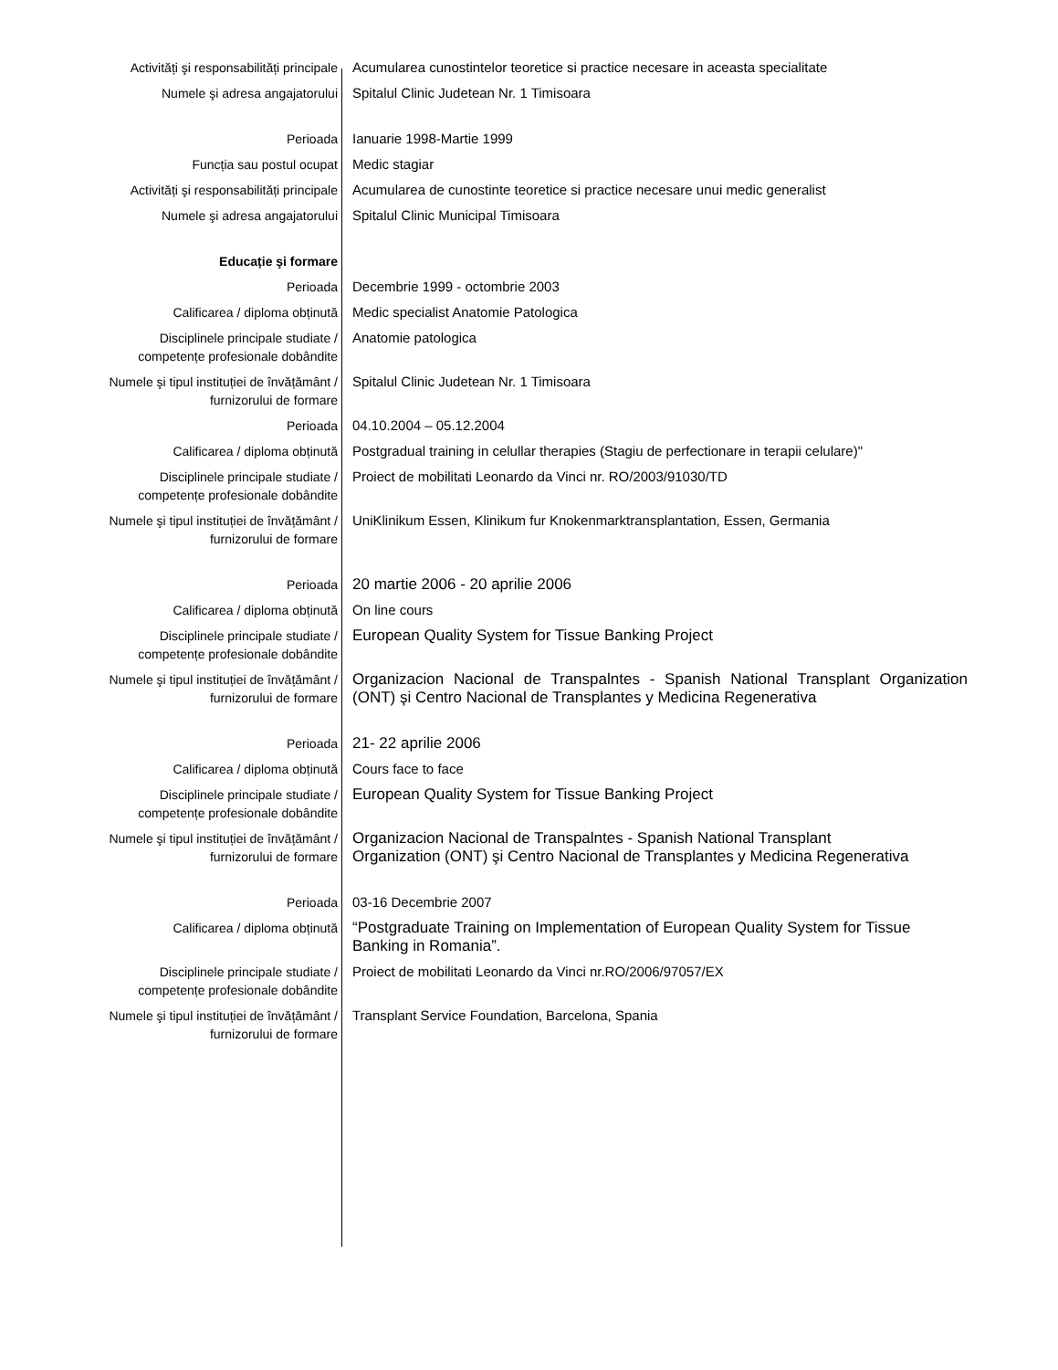| Activități şi responsabilități principale | Acumularea cunostintelor teoretice si practice necesare in aceasta specialitate |
| Numele şi adresa angajatorului | Spitalul Clinic Judetean Nr. 1 Timisoara |
| Perioada | Ianuarie 1998-Martie 1999 |
| Funcția sau postul ocupat | Medic stagiar |
| Activități şi responsabilități principale | Acumularea de cunostinte teoretice si practice necesare unui medic generalist |
| Numele şi adresa angajatorului | Spitalul Clinic Municipal Timisoara |
| Educație şi formare | |
| Perioada | Decembrie 1999 - octombrie 2003 |
| Calificarea / diploma obținută | Medic specialist Anatomie Patologica |
| Disciplinele principale studiate / competențe profesionale dobândite | Anatomie patologica |
| Numele şi tipul instituției de învățământ / furnizorului de formare | Spitalul Clinic Judetean Nr. 1 Timisoara |
| Perioada | 04.10.2004 – 05.12.2004 |
| Calificarea / diploma obținută | Postgradual training in celullar therapies (Stagiu de perfectionare in terapii celulare)" |
| Disciplinele principale studiate / competențe profesionale dobândite | Proiect de mobilitati Leonardo da Vinci nr. RO/2003/91030/TD |
| Numele şi tipul instituției de învățământ / furnizorului de formare | UniKlinikum Essen, Klinikum fur Knokenmarktransplantation, Essen, Germania |
| Perioada | 20 martie 2006 - 20 aprilie 2006 |
| Calificarea / diploma obținută | On line cours |
| Disciplinele principale studiate / competențe profesionale dobândite | European Quality System for Tissue Banking Project |
| Numele şi tipul instituției de învățământ / furnizorului de formare | Organizacion Nacional de Transpalntes - Spanish National Transplant Organization (ONT) şi Centro Nacional de Transplantes y Medicina Regenerativa |
| Perioada | 21- 22 aprilie 2006 |
| Calificarea / diploma obținută | Cours face to face |
| Disciplinele principale studiate / competențe profesionale dobândite | European Quality System for Tissue Banking Project |
| Numele şi tipul instituției de învățământ / furnizorului de formare | Organizacion Nacional de Transpalntes - Spanish National Transplant Organization (ONT) şi Centro Nacional de Transplantes y Medicina Regenerativa |
| Perioada | 03-16 Decembrie 2007 |
| Calificarea / diploma obținută | “Postgraduate Training on Implementation of European Quality System for Tissue Banking in Romania”. |
| Disciplinele principale studiate / competențe profesionale dobândite | Proiect de mobilitati Leonardo da Vinci nr.RO/2006/97057/EX |
| Numele şi tipul instituției de învățământ / furnizorului de formare | Transplant Service Foundation, Barcelona, Spania |